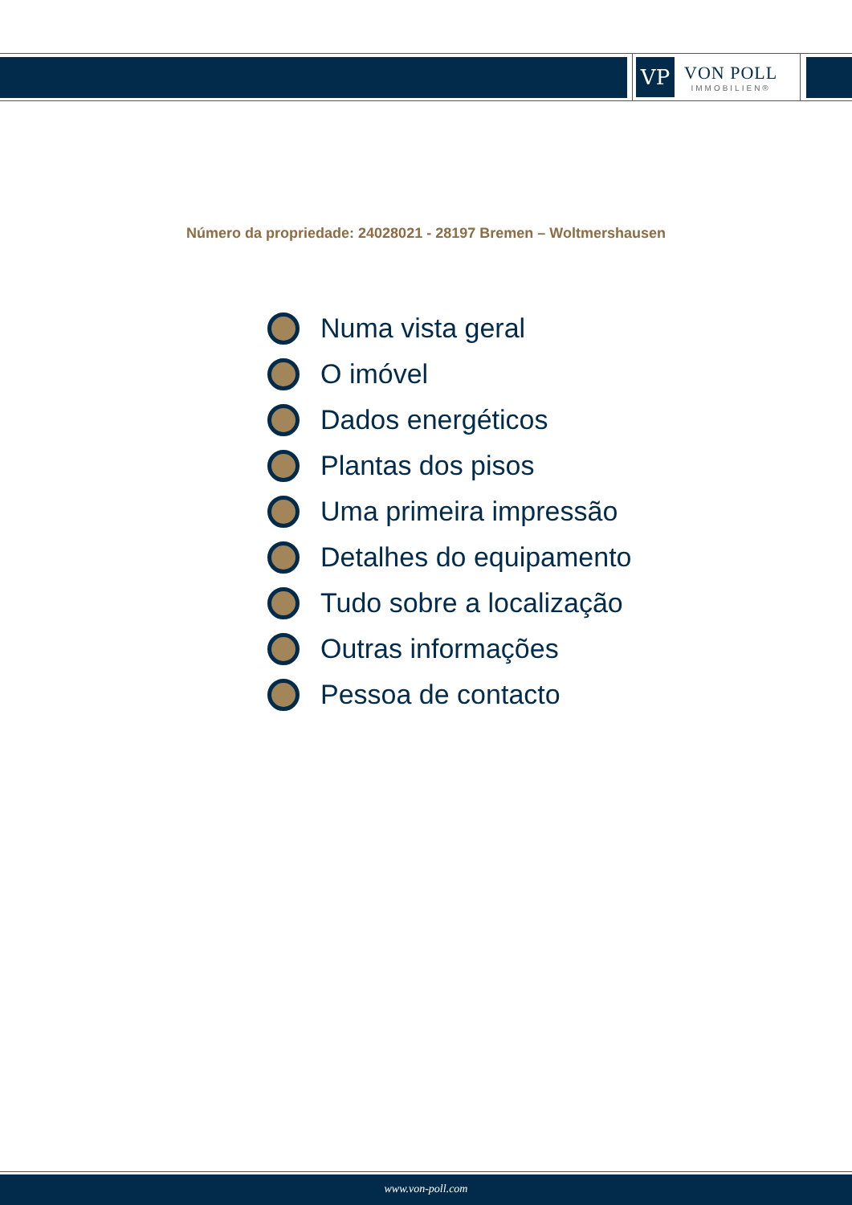VP
VON POLL
IMMOBILIEN®
Número da propriedade: 24028021 - 28197 Bremen – Woltmershausen
Numa vista geral
O imóvel
Dados energéticos
Plantas dos pisos
Uma primeira impressão
Detalhes do equipamento
Tudo sobre a localização
Outras informações
Pessoa de contacto
www.von-poll.com